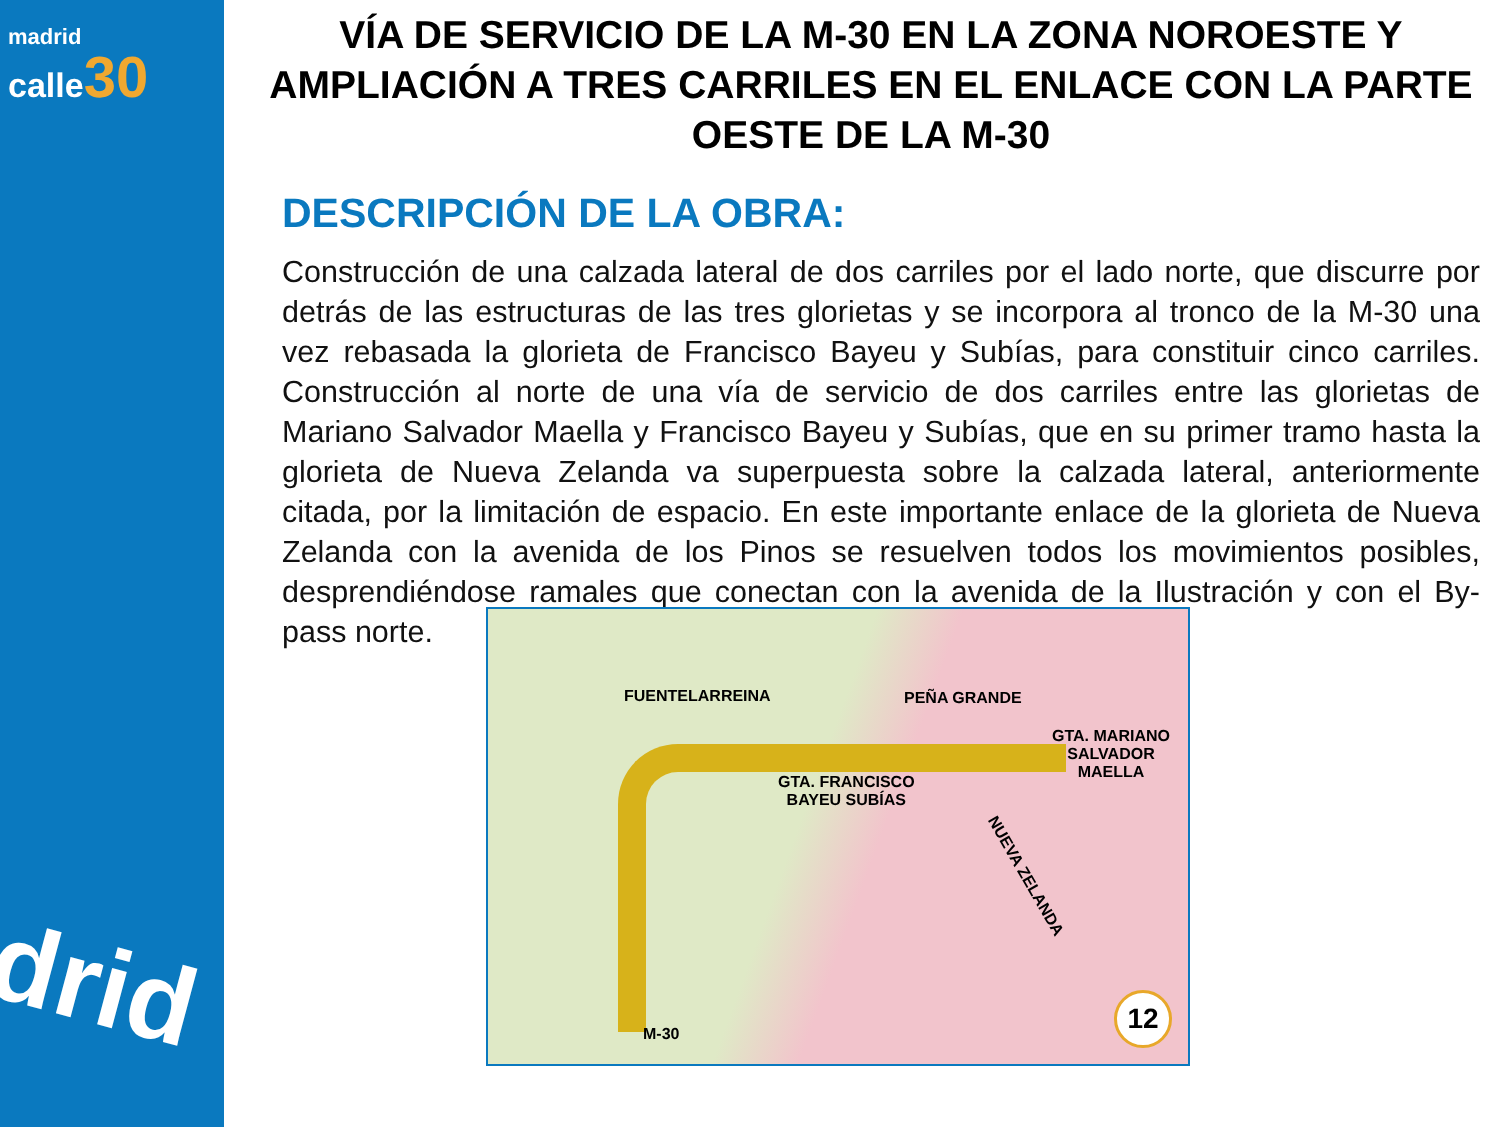madrid
calle 30
drid
VÍA DE SERVICIO DE LA M-30 EN LA ZONA NOROESTE Y AMPLIACIÓN A TRES CARRILES EN EL ENLACE CON LA PARTE OESTE DE LA M-30
DESCRIPCIÓN DE LA OBRA:
Construcción de una calzada lateral de dos carriles por el lado norte, que discurre por detrás de las estructuras de las tres glorietas y se incorpora al tronco de la M-30 una vez rebasada la glorieta de Francisco Bayeu y Subías, para constituir cinco carriles. Construcción al norte de una vía de servicio de dos carriles entre las glorietas de Mariano Salvador Maella y Francisco Bayeu y Subías, que en su primer tramo hasta la glorieta de Nueva Zelanda va superpuesta sobre la calzada lateral, anteriormente citada, por la limitación de espacio. En este importante enlace de la glorieta de Nueva Zelanda con la avenida de los Pinos se resuelven todos los movimientos posibles, desprendiéndose ramales que conectan con la avenida de la Ilustración y con el By-pass norte.
FUENTELARREINA PEÑA GRANDE
GTA. MARIANO
SALVADOR MAELLA
GTA. FRANCISCO
BAYEU SUBÍAS
NUEVA ZELANDA
M-30 12